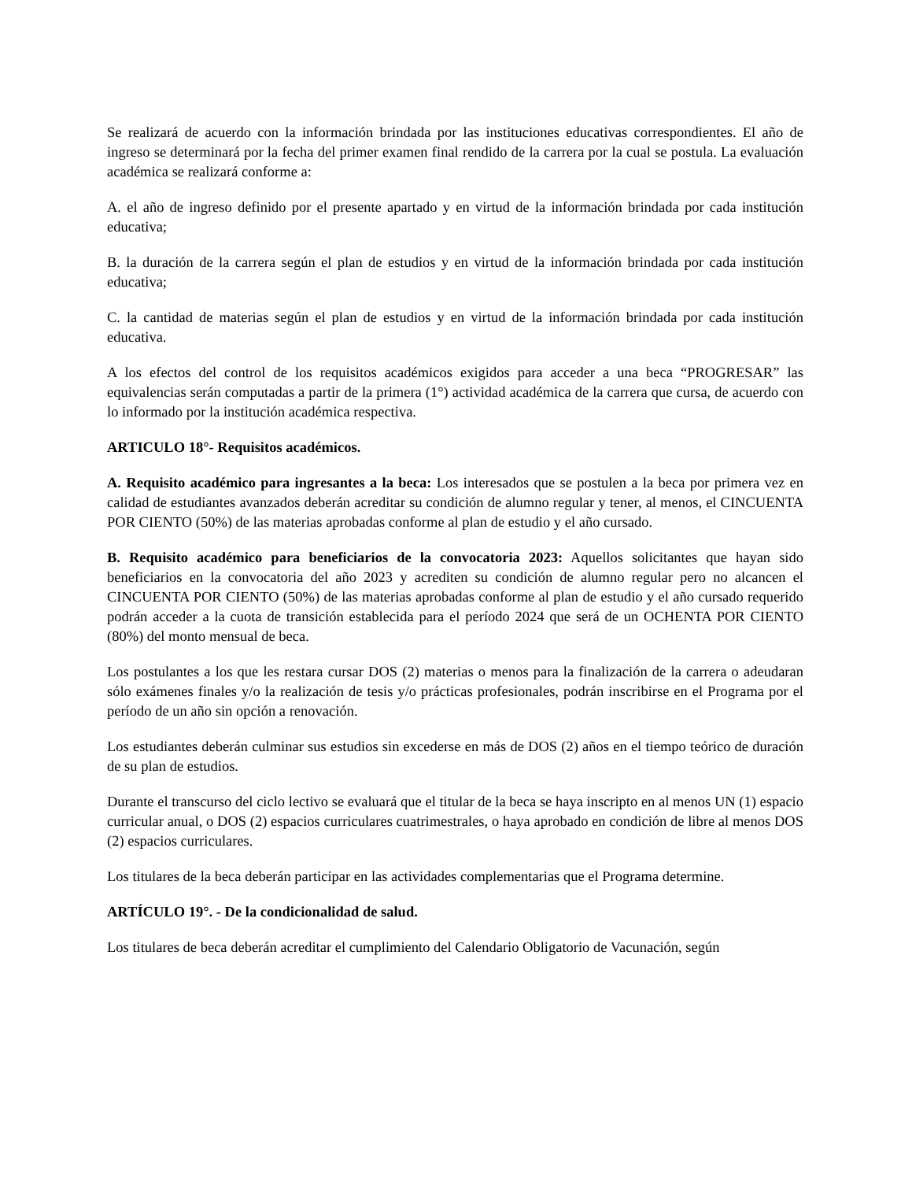Se realizará de acuerdo con la información brindada por las instituciones educativas correspondientes. El año de ingreso se determinará por la fecha del primer examen final rendido de la carrera por la cual se postula. La evaluación académica se realizará conforme a:
A. el año de ingreso definido por el presente apartado y en virtud de la información brindada por cada institución educativa;
B. la duración de la carrera según el plan de estudios y en virtud de la información brindada por cada institución educativa;
C. la cantidad de materias según el plan de estudios y en virtud de la información brindada por cada institución educativa.
A los efectos del control de los requisitos académicos exigidos para acceder a una beca “PROGRESAR” las equivalencias serán computadas a partir de la primera (1°) actividad académica de la carrera que cursa, de acuerdo con lo informado por la institución académica respectiva.
ARTICULO 18°- Requisitos académicos.
A. Requisito académico para ingresantes a la beca: Los interesados que se postulen a la beca por primera vez en calidad de estudiantes avanzados deberán acreditar su condición de alumno regular y tener, al menos, el CINCUENTA POR CIENTO (50%) de las materias aprobadas conforme al plan de estudio y el año cursado.
B. Requisito académico para beneficiarios de la convocatoria 2023: Aquellos solicitantes que hayan sido beneficiarios en la convocatoria del año 2023 y acrediten su condición de alumno regular pero no alcancen el CINCUENTA POR CIENTO (50%) de las materias aprobadas conforme al plan de estudio y el año cursado requerido podrán acceder a la cuota de transición establecida para el período 2024 que será de un OCHENTA POR CIENTO (80%) del monto mensual de beca.
Los postulantes a los que les restara cursar DOS (2) materias o menos para la finalización de la carrera o adeudaran sólo exámenes finales y/o la realización de tesis y/o prácticas profesionales, podrán inscribirse en el Programa por el período de un año sin opción a renovación.
Los estudiantes deberán culminar sus estudios sin excederse en más de DOS (2) años en el tiempo teórico de duración de su plan de estudios.
Durante el transcurso del ciclo lectivo se evaluará que el titular de la beca se haya inscripto en al menos UN (1) espacio curricular anual, o DOS (2) espacios curriculares cuatrimestrales, o haya aprobado en condición de libre al menos DOS (2) espacios curriculares.
Los titulares de la beca deberán participar en las actividades complementarias que el Programa determine.
ARTÍCULO 19°. - De la condicionalidad de salud.
Los titulares de beca deberán acreditar el cumplimiento del Calendario Obligatorio de Vacunación, según